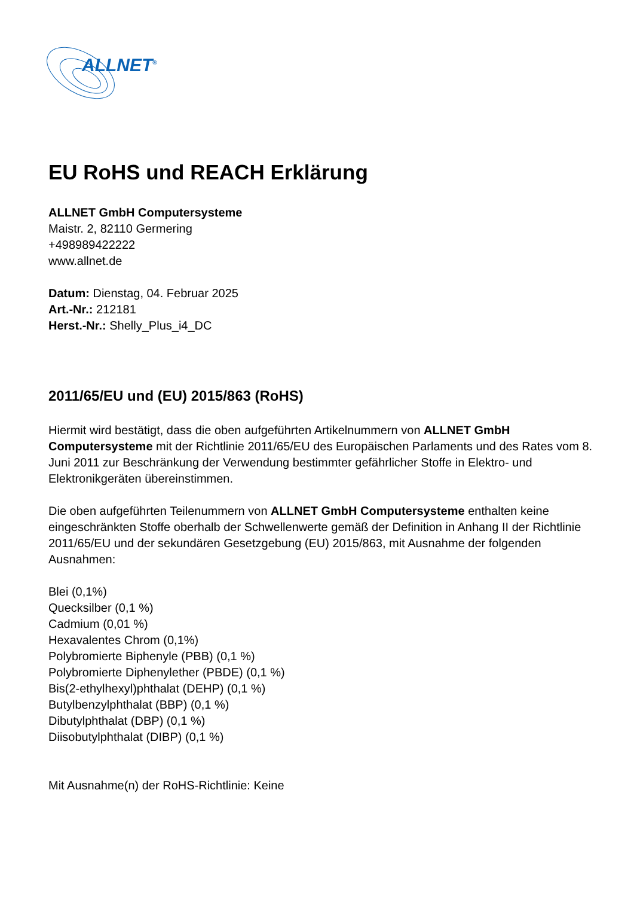ALLNET<sup>®</sup>
EU RoHS und REACH Erklärung
ALLNET GmbH Computersysteme
Maistr. 2, 82110 Germering
+498989422222
www.allnet.de
Datum: Dienstag, 04. Februar 2025
Art.-Nr.: 212181
Herst.-Nr.: Shelly_Plus_i4_DC
2011/65/EU und (EU) 2015/863 (RoHS)
Hiermit wird bestätigt, dass die oben aufgeführten Artikelnummern von ALLNET GmbH Computersysteme mit der Richtlinie 2011/65/EU des Europäischen Parlaments und des Rates vom 8. Juni 2011 zur Beschränkung der Verwendung bestimmter gefährlicher Stoffe in Elektro- und Elektronikgeräten übereinstimmen.
Die oben aufgeführten Teilenummern von ALLNET GmbH Computersysteme enthalten keine eingeschränkten Stoffe oberhalb der Schwellenwerte gemäß der Definition in Anhang II der Richtlinie 2011/65/EU und der sekundären Gesetzgebung (EU) 2015/863, mit Ausnahme der folgenden Ausnahmen:
Blei (0,1%)
Quecksilber (0,1 %)
Cadmium (0,01 %)
Hexavalentes Chrom (0,1%)
Polybromierte Biphenyle (PBB) (0,1 %)
Polybromierte Diphenylether (PBDE) (0,1 %)
Bis(2-ethylhexyl)phthalat (DEHP) (0,1 %)
Butylbenzylphthalat (BBP) (0,1 %)
Dibutylphthalat (DBP) (0,1 %)
Diisobutylphthalat (DIBP) (0,1 %)
Mit Ausnahme(n) der RoHS-Richtlinie: Keine